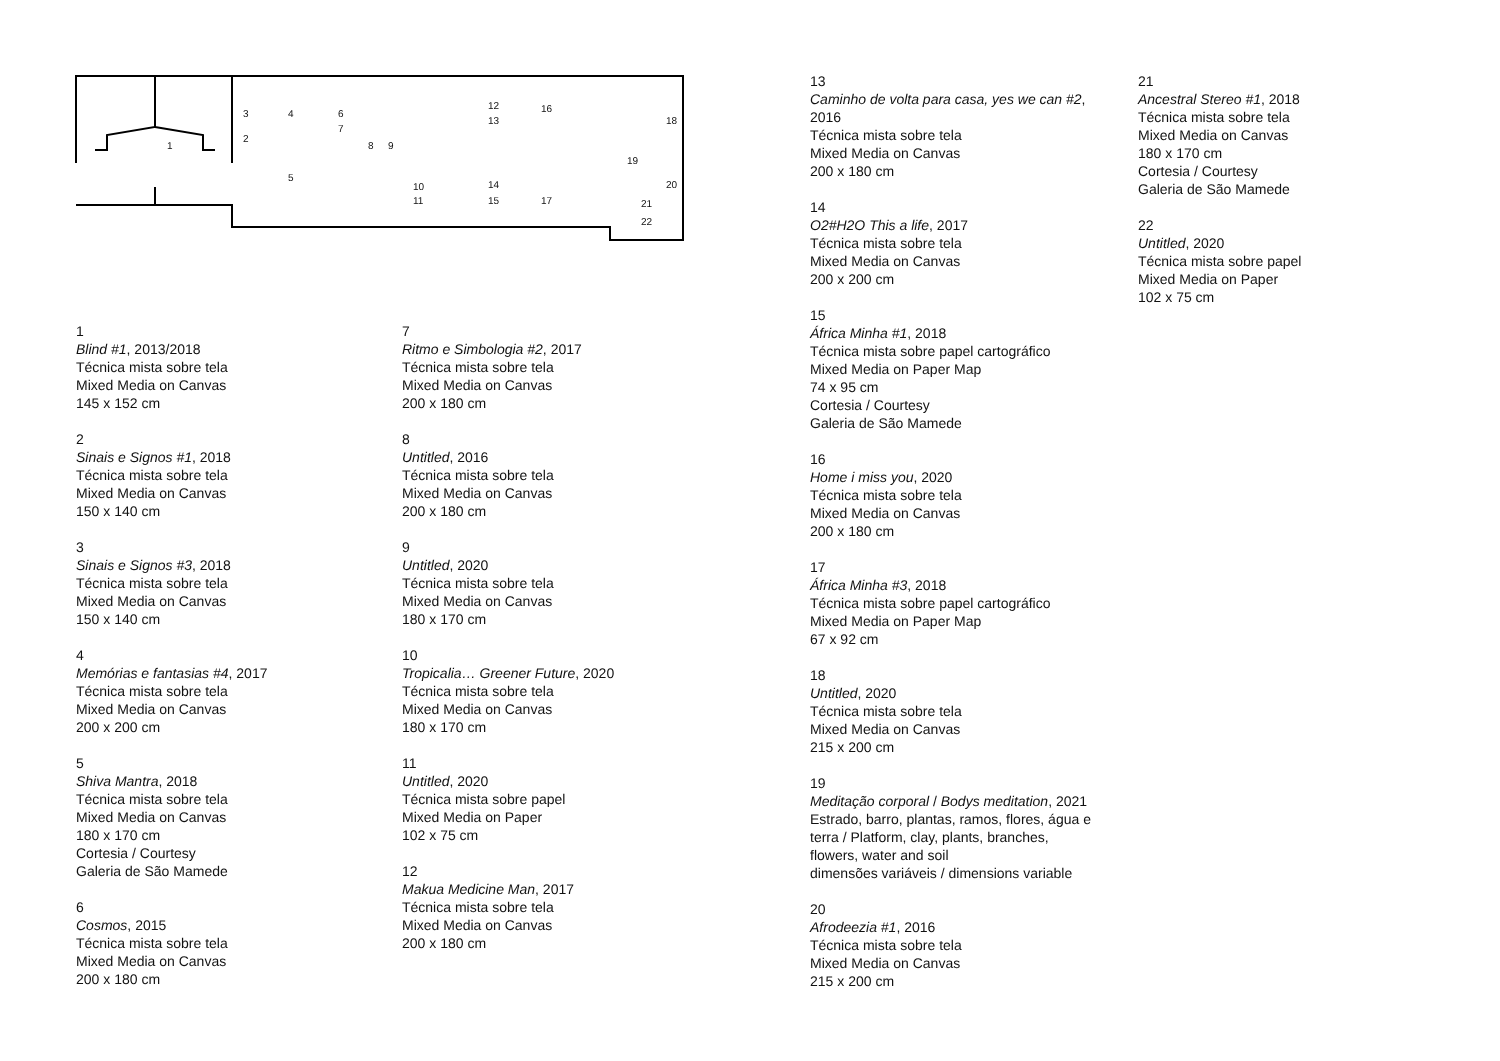1
2
3 4
5
6
7
8 9
10
11
12
13
14
15
16
17
18
19
20
21
22
1
Blind #1, 2013/2018
Técnica mista sobre tela
Mixed Media on Canvas
145 x 152 cm
2
Sinais e Signos #1, 2018
Técnica mista sobre tela
Mixed Media on Canvas
150 x 140 cm
3
Sinais e Signos #3, 2018
Técnica mista sobre tela
Mixed Media on Canvas
150 x 140 cm
4
Memórias e fantasias #4, 2017
Técnica mista sobre tela
Mixed Media on Canvas
200 x 200 cm
5
Shiva Mantra, 2018
Técnica mista sobre tela
Mixed Media on Canvas
180 x 170 cm
Cortesia / Courtesy
Galeria de São Mamede
6
Cosmos, 2015
Técnica mista sobre tela
Mixed Media on Canvas
200 x 180 cm
7
Ritmo e Simbologia #2, 2017
Técnica mista sobre tela
Mixed Media on Canvas
200 x 180 cm
8
Untitled, 2016
Técnica mista sobre tela
Mixed Media on Canvas
200 x 180 cm
9
Untitled, 2020
Técnica mista sobre tela
Mixed Media on Canvas
180 x 170 cm
10
Tropicalia… Greener Future, 2020
Técnica mista sobre tela
Mixed Media on Canvas
180 x 170 cm
11
Untitled, 2020
Técnica mista sobre papel
Mixed Media on Paper
102 x 75 cm
12
Makua Medicine Man, 2017
Técnica mista sobre tela
Mixed Media on Canvas
200 x 180 cm
13
Caminho de volta para casa, yes we can #2, 2016
Técnica mista sobre tela
Mixed Media on Canvas
200 x 180 cm
14
O2#H2O This a life, 2017
Técnica mista sobre tela
Mixed Media on Canvas
200 x 200 cm
15
África Minha #1, 2018
Técnica mista sobre papel cartográfico
Mixed Media on Paper Map
74 x 95 cm
Cortesia / Courtesy
Galeria de São Mamede
16
Home i miss you, 2020
Técnica mista sobre tela
Mixed Media on Canvas
200 x 180 cm
17
África Minha #3, 2018
Técnica mista sobre papel cartográfico
Mixed Media on Paper Map
67 x 92 cm
18
Untitled, 2020
Técnica mista sobre tela
Mixed Media on Canvas
215 x 200 cm
19
Meditação corporal / Bodys meditation, 2021
Estrado, barro, plantas, ramos, flores, água e terra / Platform, clay, plants, branches, flowers, water and soil
dimensões variáveis / dimensions variable
20
Afrodeezia #1, 2016
Técnica mista sobre tela
Mixed Media on Canvas
215 x 200 cm
21
Ancestral Stereo #1, 2018
Técnica mista sobre tela
Mixed Media on Canvas
180 x 170 cm
Cortesia / Courtesy
Galeria de São Mamede
22
Untitled, 2020
Técnica mista sobre papel
Mixed Media on Paper
102 x 75 cm